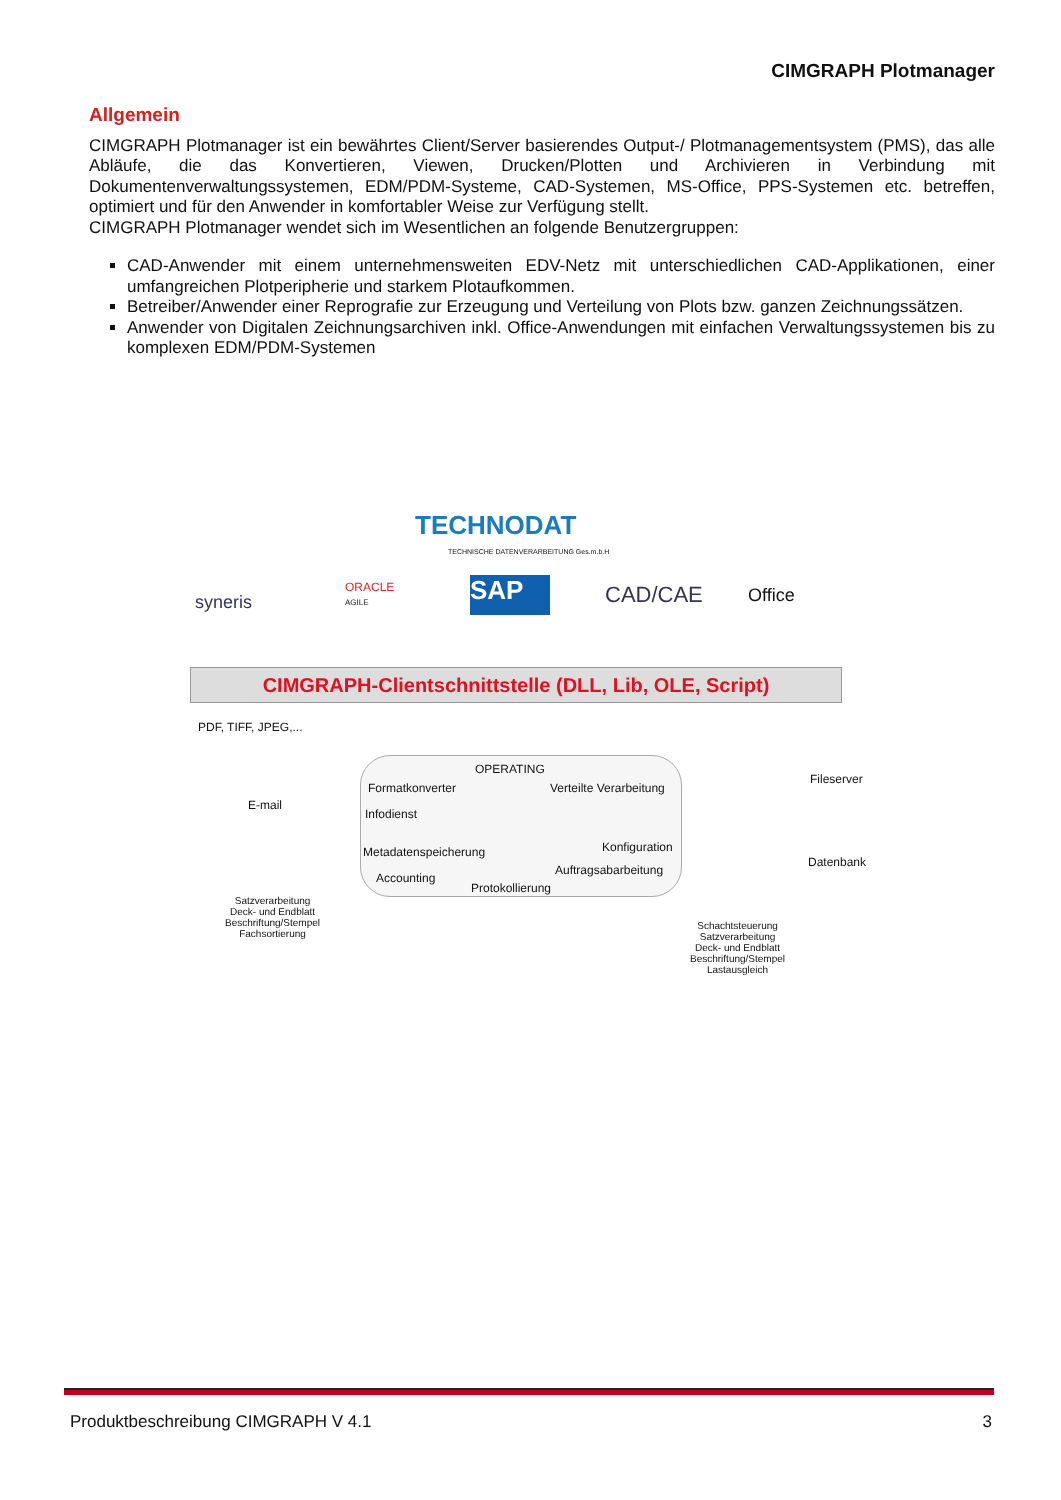CIMGRAPH Plotmanager
Allgemein
CIMGRAPH Plotmanager ist ein bewährtes Client/Server basierendes Output-/ Plotmanagementsystem (PMS), das alle Abläufe, die das Konvertieren, Viewen, Drucken/Plotten und Archivieren in Verbindung mit Dokumentenverwaltungssystemen, EDM/PDM-Systeme, CAD-Systemen, MS-Office, PPS-Systemen etc. betreffen, optimiert und für den Anwender in komfortabler Weise zur Verfügung stellt.
CIMGRAPH Plotmanager wendet sich im Wesentlichen an folgende Benutzergruppen:
CAD-Anwender mit einem unternehmensweiten EDV-Netz mit unterschiedlichen CAD-Applikationen, einer umfangreichen Plotperipherie und starkem Plotaufkommen.
Betreiber/Anwender einer Reprografie zur Erzeugung und Verteilung von Plots bzw. ganzen Zeichnungssätzen.
Anwender von Digitalen Zeichnungsarchiven inkl. Office-Anwendungen mit einfachen Verwaltungssystemen bis zu komplexen EDM/PDM-Systemen
TECHNODAT
TECHNISCHE DATENVERARBEITUNG Ges.m.b.H
syneris
ORACLE
AGILE
SAP CAD/CAE Office
CIMGRAPH-Clientschnittstelle (DLL, Lib, OLE, Script)
PDF, TIFF, JPEG,...
E-mail
OPERATING
Formatkonverter Verteilte Verarbeitung
Infodienst
Konfiguration
Metadatenspeicherung
Auftragsabarbeitung
Accounting
Protokollierung
Fileserver
Datenbank
Satzverarbeitung
Deck- und Endblatt
Beschriftung/Stempel
Fachsortierung
Schachtsteuerung
Satzverarbeitung
Deck- und Endblatt
Beschriftung/Stempel
Lastausgleich
Produktbeschreibung CIMGRAPH V 4.1 3